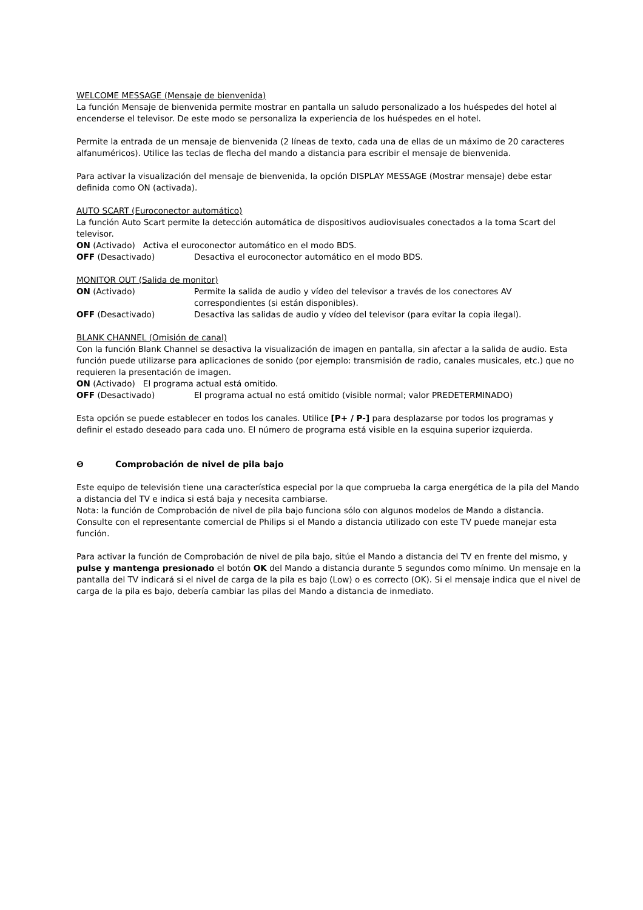WELCOME MESSAGE (Mensaje de bienvenida)
La función Mensaje de bienvenida permite mostrar en pantalla un saludo personalizado a los huéspedes del hotel al encenderse el televisor. De este modo se personaliza la experiencia de los huéspedes en el hotel.
Permite la entrada de un mensaje de bienvenida (2 líneas de texto, cada una de ellas de un máximo de 20 caracteres alfanuméricos). Utilice las teclas de flecha del mando a distancia para escribir el mensaje de bienvenida.
Para activar la visualización del mensaje de bienvenida, la opción DISPLAY MESSAGE (Mostrar mensaje) debe estar definida como ON (activada).
AUTO SCART (Euroconector automático)
La función Auto Scart permite la detección automática de dispositivos audiovisuales conectados a la toma Scart del televisor.
ON (Activado) Activa el euroconector automático en el modo BDS.
OFF (Desactivado) Desactiva el euroconector automático en el modo BDS.
MONITOR OUT (Salida de monitor)
ON (Activado) Permite la salida de audio y vídeo del televisor a través de los conectores AV correspondientes (si están disponibles).
OFF (Desactivado) Desactiva las salidas de audio y vídeo del televisor (para evitar la copia ilegal).
BLANK CHANNEL (Omisión de canal)
Con la función Blank Channel se desactiva la visualización de imagen en pantalla, sin afectar a la salida de audio. Esta función puede utilizarse para aplicaciones de sonido (por ejemplo: transmisión de radio, canales musicales, etc.) que no requieren la presentación de imagen.
ON (Activado) El programa actual está omitido.
OFF (Desactivado) El programa actual no está omitido (visible normal; valor PREDETERMINADO)
Esta opción se puede establecer en todos los canales. Utilice [P+ / P-] para desplazarse por todos los programas y definir el estado deseado para cada uno. El número de programa está visible en la esquina superior izquierda.
❺ Comprobación de nivel de pila bajo
Este equipo de televisión tiene una característica especial por la que comprueba la carga energética de la pila del Mando a distancia del TV e indica si está baja y necesita cambiarse.
Nota: la función de Comprobación de nivel de pila bajo funciona sólo con algunos modelos de Mando a distancia. Consulte con el representante comercial de Philips si el Mando a distancia utilizado con este TV puede manejar esta función.
Para activar la función de Comprobación de nivel de pila bajo, sitúe el Mando a distancia del TV en frente del mismo, y pulse y mantenga presionado el botón OK del Mando a distancia durante 5 segundos como mínimo. Un mensaje en la pantalla del TV indicará si el nivel de carga de la pila es bajo (Low) o es correcto (OK). Si el mensaje indica que el nivel de carga de la pila es bajo, debería cambiar las pilas del Mando a distancia de inmediato.